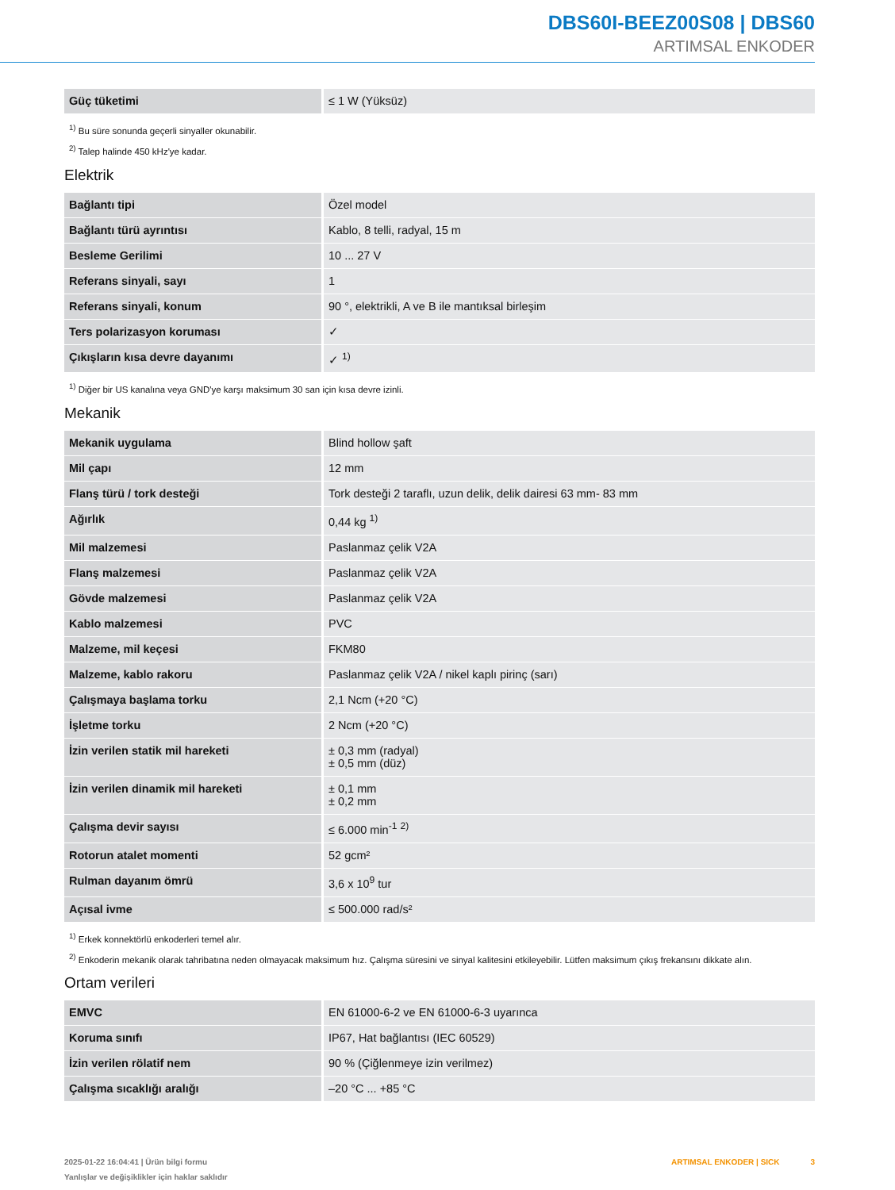DBS60I-BEEZ00S08 | DBS60
ARTIMSAL ENKODER
| Güç tüketimi | ≤ 1 W (Yüksüz) |
<sup>1)</sup> Bu süre sonunda geçerli sinyaller okunabilir.
<sup>2)</sup> Talep halinde 450 kHz'ye kadar.
Elektrik
| Bağlantı tipi | Özel model |
| Bağlantı türü ayrıntısı | Kablo, 8 telli, radyal, 15 m |
| Besleme Gerilimi | 10 ... 27 V |
| Referans sinyali, sayı | 1 |
| Referans sinyali, konum | 90 °, elektrikli, A ve B ile mantıksal birleşim |
| Ters polarizasyon koruması | ✓ |
| Çıkışların kısa devre dayanımı | ✓ <sup>1)</sup> |
<sup>1)</sup> Diğer bir US kanalına veya GND'ye karşı maksimum 30 san için kısa devre izinli.
Mekanik
| Mekanik uygulama | Blind hollow şaft |
| Mil çapı | 12 mm |
| Flanş türü / tork desteği | Tork desteği 2 taraflı, uzun delik, delik dairesi 63 mm- 83 mm |
| Ağırlık | 0,44 kg <sup>1)</sup> |
| Mil malzemesi | Paslanmaz çelik V2A |
| Flanş malzemesi | Paslanmaz çelik V2A |
| Gövde malzemesi | Paslanmaz çelik V2A |
| Kablo malzemesi | PVC |
| Malzeme, mil keçesi | FKM80 |
| Malzeme, kablo rakoru | Paslanmaz çelik V2A / nikel kaplı pirinç (sarı) |
| Çalışmaya başlama torku | 2,1 Ncm (+20 °C) |
| İşletme torku | 2 Ncm (+20 °C) |
| İzin verilen statik mil hareketi | ± 0,3 mm (radyal) ± 0,5 mm (düz) |
| İzin verilen dinamik mil hareketi | ± 0,1 mm ± 0,2 mm |
| Çalışma devir sayısı | ≤ 6.000 min<sup>-1</sup> <sup>2)</sup> |
| Rotorun atalet momenti | 52 gcm² |
| Rulman dayanım ömrü | 3,6 x 10<sup>9</sup> tur |
| Açısal ivme | ≤ 500.000 rad/s² |
<sup>1)</sup> Erkek konnektörlü enkoderleri temel alır.
<sup>2)</sup> Enkoderin mekanik olarak tahribatına neden olmayacak maksimum hız. Çalışma süresini ve sinyal kalitesini etkileyebilir. Lütfen maksimum çıkış frekansını dikkate alın.
Ortam verileri
| EMVC | EN 61000-6-2 ve EN 61000-6-3 uyarınca |
| Koruma sınıfı | IP67, Hat bağlantısı (IEC 60529) |
| İzin verilen rölatif nem | 90 % (Çiğlenmeye izin verilmez) |
| Çalışma sıcaklığı aralığı | –20 °C ... +85 °C |
2025-01-22 16:04:41 | Ürün bilgi formu
Yanlışlar ve değişiklikler için haklar saklıdır
ARTIMSAL ENKODER | SICK 3